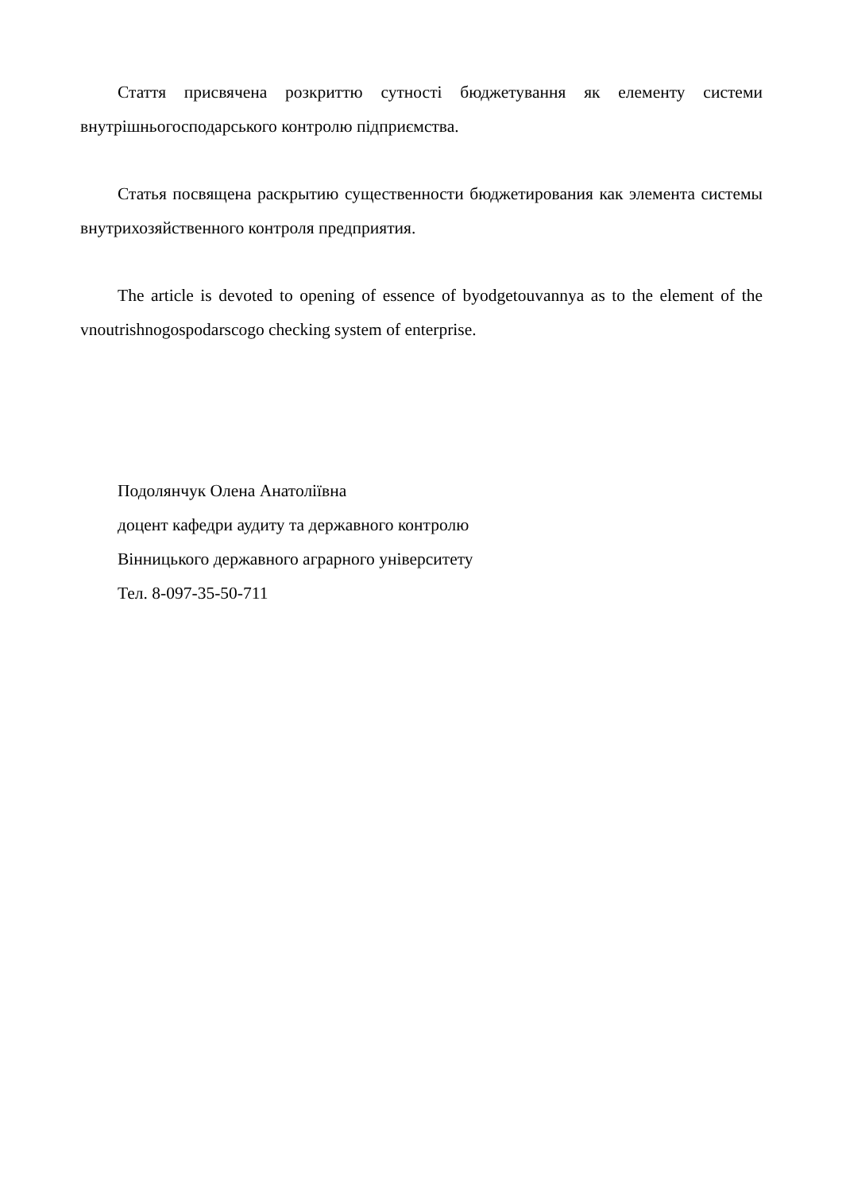Стаття присвячена розкриттю сутності бюджетування як елементу системи внутрішньогосподарського контролю підприємства.
Статья посвящена раскрытию существенности бюджетирования как элемента системы внутрихозяйственного контроля предприятия.
The article is devoted to opening of essence of byodgetouvannya as to the element of the vnoutrishnogospodarscogo checking system of enterprise.
Подолянчук Олена Анатоліївна
доцент кафедри аудиту та державного контролю
Вінницького державного аграрного університету
Тел. 8-097-35-50-711